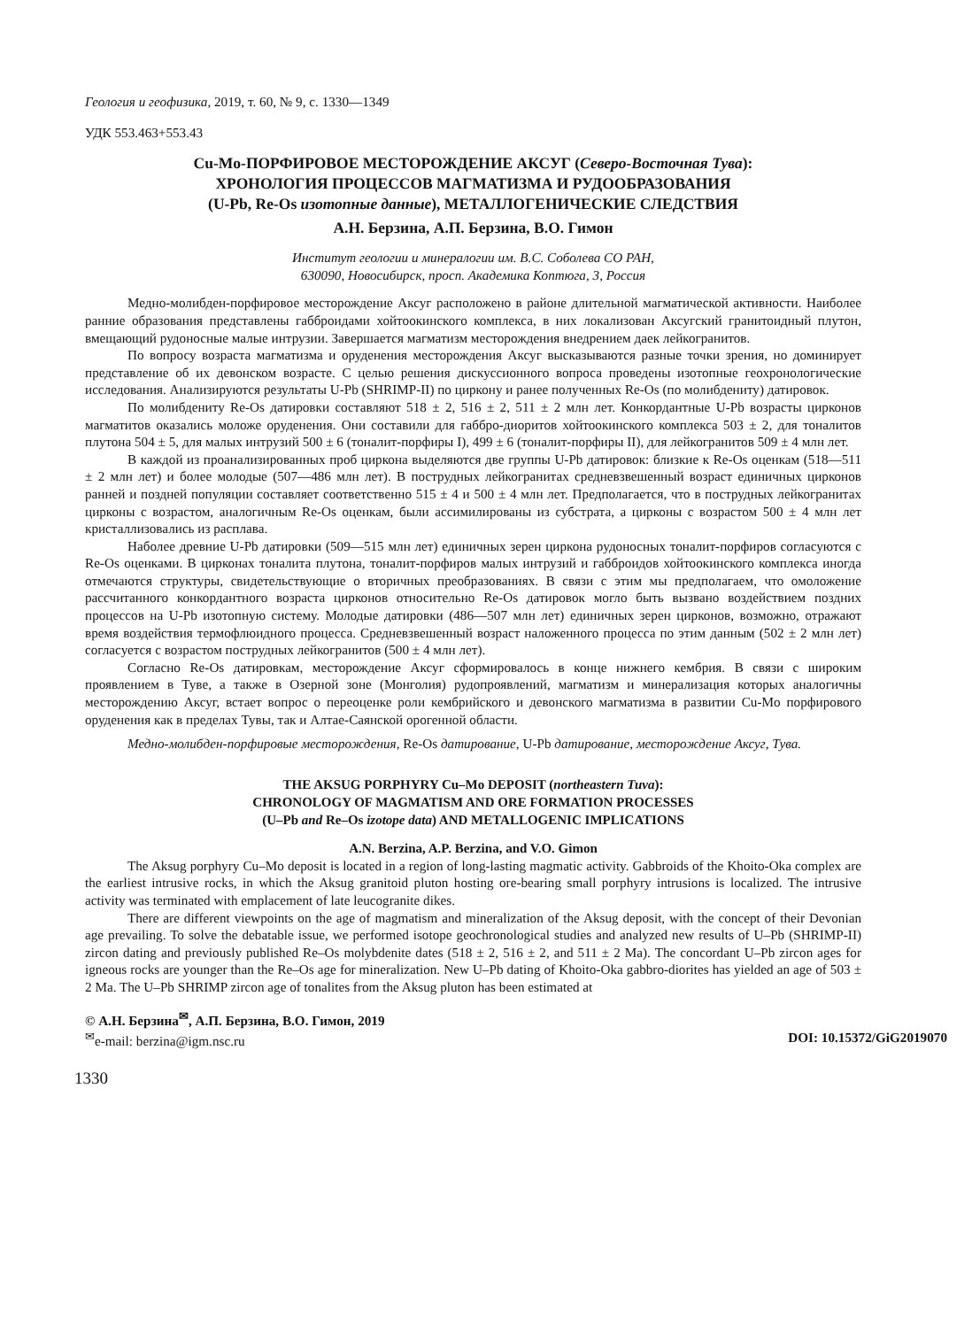Геология и геофизика, 2019, т. 60, № 9, с. 1330—1349
УДК 553.463+553.43
Cu-Mo-ПОРФИРОВОЕ МЕСТОРОЖДЕНИЕ АКСУГ (Северо-Восточная Тува):
ХРОНОЛОГИЯ ПРОЦЕССОВ МАГМАТИЗМА И РУДООБРАЗОВАНИЯ
(U-Pb, Re-Os изотопные данные), МЕТАЛЛОГЕНИЧЕСКИЕ СЛЕДСТВИЯ
А.Н. Берзина, А.П. Берзина, В.О. Гимон
Институт геологии и минералогии им. В.С. Соболева СО РАН,
630090, Новосибирск, просп. Академика Коптюга, 3, Россия
Медно-молибден-порфировое месторождение Аксуг расположено в районе длительной магматической активности. Наиболее ранние образования представлены габброидами хойтоокинского комплекса, в них локализован Аксугский гранитоидный плутон, вмещающий рудоносные малые интрузии. Завершается магматизм месторождения внедрением даек лейкогранитов.
По вопросу возраста магматизма и оруденения месторождения Аксуг высказываются разные точки зрения, но доминирует представление об их девонском возрасте. С целью решения дискуссионного вопроса проведены изотопные геохронологические исследования. Анализируются результаты U-Pb (SHRIMP-II) по циркону и ранее полученных Re-Os (по молибдениту) датировок.
По молибдениту Re-Os датировки составляют 518 ± 2, 516 ± 2, 511 ± 2 млн лет. Конкордантные U-Pb возрасты цирконов магматитов оказались моложе оруденения. Они составили для габбро-диоритов хойтоокинского комплекса 503 ± 2, для тоналитов плутона 504 ± 5, для малых интрузий 500 ± 6 (тоналит-порфиры I), 499 ± 6 (тоналит-порфиры II), для лейкогранитов 509 ± 4 млн лет.
В каждой из проанализированных проб циркона выделяются две группы U-Pb датировок: близкие к Re-Os оценкам (518—511 ± 2 млн лет) и более молодые (507—486 млн лет). В пострудных лейкогранитах средневзвешенный возраст единичных цирконов ранней и поздней популяции составляет соответственно 515 ± 4 и 500 ± 4 млн лет. Предполагается, что в пострудных лейкогранитах цирконы с возрастом, аналогичным Re-Os оценкам, были ассимилированы из субстрата, а цирконы с возрастом 500 ± 4 млн лет кристаллизовались из расплава.
Наболее древние U-Pb датировки (509—515 млн лет) единичных зерен циркона рудоносных тоналит-порфиров согласуются с Re-Os оценками. В цирконах тоналита плутона, тоналит-порфиров малых интрузий и габброидов хойтоокинского комплекса иногда отмечаются структуры, свидетельствующие о вторичных преобразованиях. В связи с этим мы предполагаем, что омоложение рассчитанного конкордантного возраста цирконов относительно Re-Os датировок могло быть вызвано воздействием поздних процессов на U-Pb изотопную систему. Молодые датировки (486—507 млн лет) единичных зерен цирконов, возможно, отражают время воздействия термофлюидного процесса. Средневзвешенный возраст наложенного процесса по этим данным (502 ± 2 млн лет) согласуется с возрастом пострудных лейкогранитов (500 ± 4 млн лет).
Согласно Re-Os датировкам, месторождение Аксуг сформировалось в конце нижнего кембрия. В связи с широким проявлением в Туве, а также в Озерной зоне (Монголия) рудопроявлений, магматизм и минерализация которых аналогичны месторождению Аксуг, встает вопрос о переоценке роли кембрийского и девонского магматизма в развитии Cu-Mo порфирового оруденения как в пределах Тувы, так и Алтае-Саянской орогенной области.
Медно-молибден-порфировые месторождения, Re-Os датирование, U-Pb датирование, месторождение Аксуг, Тува.
THE AKSUG PORPHYRY Cu–Mo DEPOSIT (northeastern Tuva):
CHRONOLOGY OF MAGMATISM AND ORE FORMATION PROCESSES
(U–Pb and Re–Os izotope data) AND METALLOGENIC IMPLICATIONS
A.N. Berzina, A.P. Berzina, and V.O. Gimon
The Aksug porphyry Cu–Mo deposit is located in a region of long-lasting magmatic activity. Gabbroids of the Khoito-Oka complex are the earliest intrusive rocks, in which the Aksug granitoid pluton hosting ore-bearing small porphyry intrusions is localized. The intrusive activity was terminated with emplacement of late leucogranite dikes.
There are different viewpoints on the age of magmatism and mineralization of the Aksug deposit, with the concept of their Devonian age prevailing. To solve the debatable issue, we performed isotope geochronological studies and analyzed new results of U–Pb (SHRIMP-II) zircon dating and previously published Re–Os molybdenite dates (518 ± 2, 516 ± 2, and 511 ± 2 Ma). The concordant U–Pb zircon ages for igneous rocks are younger than the Re–Os age for mineralization. New U–Pb dating of Khoito-Oka gabbro-diorites has yielded an age of 503 ± 2 Ma. The U–Pb SHRIMP zircon age of tonalites from the Aksug pluton has been estimated at
© А.Н. Берзина<sup>✉</sup>, А.П. Берзина, В.О. Гимон, 2019
<sup>✉</sup>e-mail: berzina@igm.nsc.ru DOI: 10.15372/GiG2019070
1330